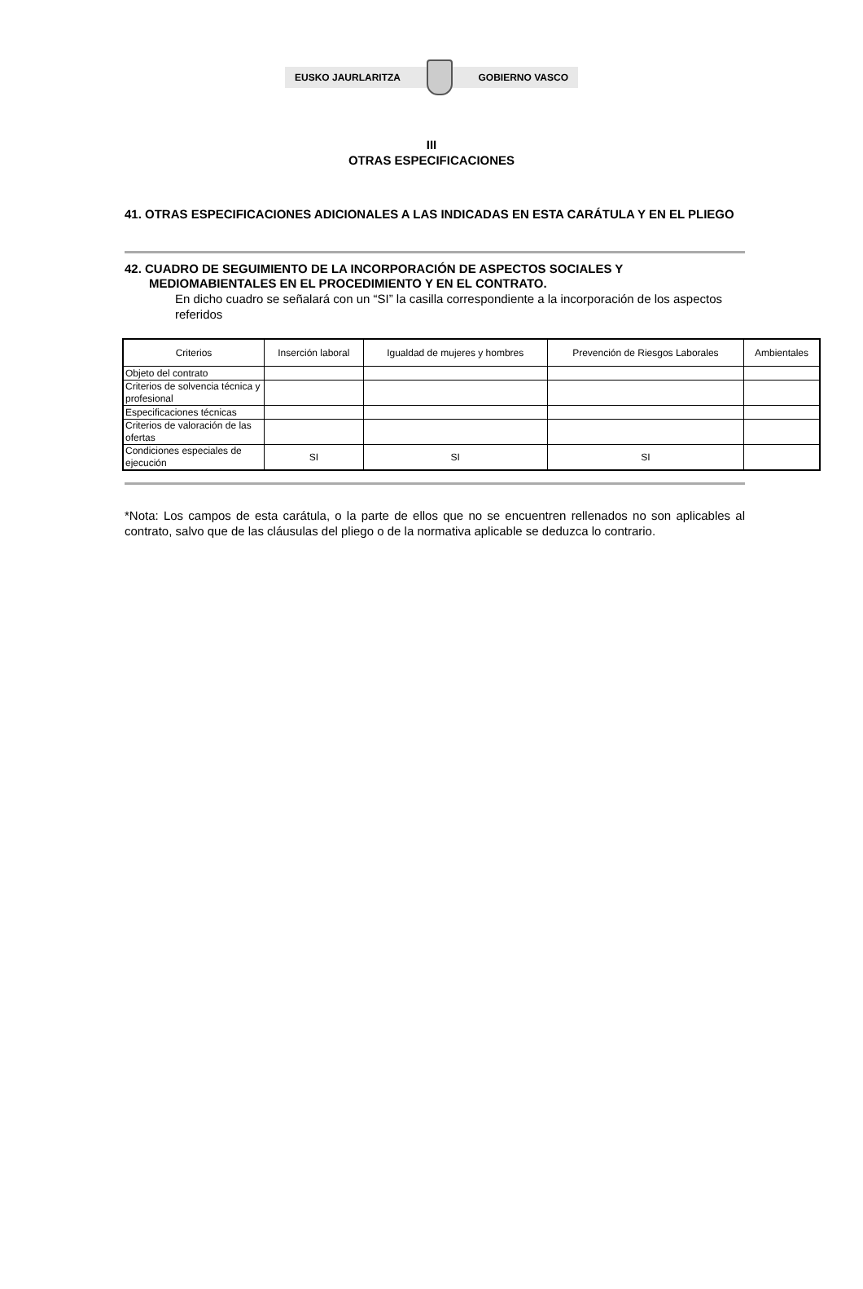EUSKO JAURLARITZA GOBIERNO VASCO
III
OTRAS ESPECIFICACIONES
41. OTRAS ESPECIFICACIONES ADICIONALES A LAS INDICADAS EN ESTA CARÁTULA Y EN EL PLIEGO
42. CUADRO DE SEGUIMIENTO DE LA INCORPORACIÓN DE ASPECTOS SOCIALES Y MEDIOMABIENTALES EN EL PROCEDIMIENTO Y EN EL CONTRATO.
En dicho cuadro se señalará con un “SI” la casilla correspondiente a la incorporación de los aspectos referidos
| Criterios | Inserción laboral | Igualdad de mujeres y hombres | Prevención de Riesgos Laborales | Ambientales |
| Objeto del contrato | | | | |
| Criterios de solvencia técnica y profesional | | | | |
| Especificaciones técnicas | | | | |
| Criterios de valoración de las ofertas | | | | |
| Condiciones especiales de ejecución | SI | SI | SI | |
*Nota: Los campos de esta carátula, o la parte de ellos que no se encuentren rellenados no son aplicables al contrato, salvo que de las cláusulas del pliego o de la normativa aplicable se deduzca lo contrario.